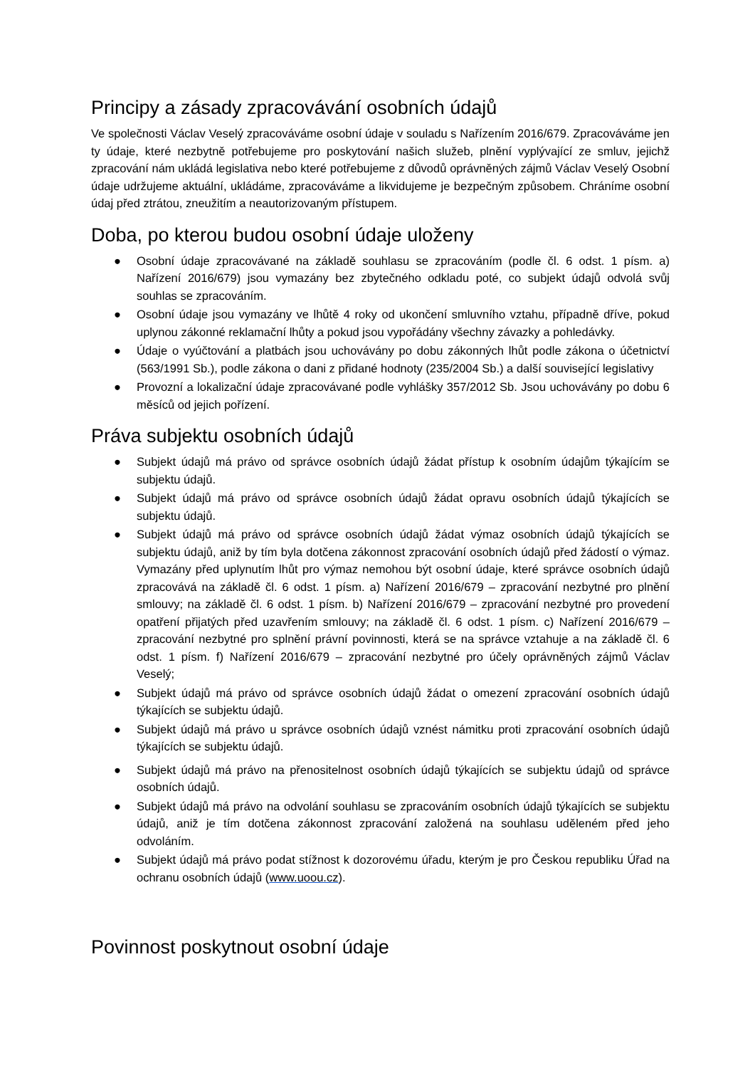Principy a zásady zpracovávání osobních údajů
Ve společnosti Václav Veselý zpracováváme osobní údaje v souladu s Nařízením 2016/679. Zpracováváme jen ty údaje, které nezbytně potřebujeme pro poskytování našich služeb, plnění vyplývající ze smluv, jejichž zpracování nám ukládá legislativa nebo které potřebujeme z důvodů oprávněných zájmů Václav Veselý Osobní údaje udržujeme aktuální, ukládáme, zpracováváme a likvidujeme je bezpečným způsobem. Chráníme osobní údaj před ztrátou, zneužitím a neautorizovaným přístupem.
Doba, po kterou budou osobní údaje uloženy
● Osobní údaje zpracovávané na základě souhlasu se zpracováním (podle čl. 6 odst. 1 písm. a) Nařízení 2016/679) jsou vymazány bez zbytečného odkladu poté, co subjekt údajů odvolá svůj souhlas se zpracováním.
● Osobní údaje jsou vymazány ve lhůtě 4 roky od ukončení smluvního vztahu, případně dříve, pokud uplynou zákonné reklamační lhůty a pokud jsou vypořádány všechny závazky a pohledávky.
● Údaje o vyúčtování a platbách jsou uchovávány po dobu zákonných lhůt podle zákona o účetnictví (563/1991 Sb.), podle zákona o dani z přidané hodnoty (235/2004 Sb.) a další související legislativy
● Provozní a lokalizační údaje zpracovávané podle vyhlášky 357/2012 Sb. Jsou uchovávány po dobu 6 měsíců od jejich pořízení.
Práva subjektu osobních údajů
● Subjekt údajů má právo od správce osobních údajů žádat přístup k osobním údajům týkajícím se subjektu údajů.
● Subjekt údajů má právo od správce osobních údajů žádat opravu osobních údajů týkajících se subjektu údajů.
● Subjekt údajů má právo od správce osobních údajů žádat výmaz osobních údajů týkajících se subjektu údajů, aniž by tím byla dotčena zákonnost zpracování osobních údajů před žádostí o výmaz. Vymazány před uplynutím lhůt pro výmaz nemohou být osobní údaje, které správce osobních údajů zpracovává na základě čl. 6 odst. 1 písm. a) Nařízení 2016/679 – zpracování nezbytné pro plnění smlouvy; na základě čl. 6 odst. 1 písm. b) Nařízení 2016/679 – zpracování nezbytné pro provedení opatření přijatých před uzavřením smlouvy; na základě čl. 6 odst. 1 písm. c) Nařízení 2016/679 – zpracování nezbytné pro splnění právní povinnosti, která se na správce vztahuje a na základě čl. 6 odst. 1 písm. f) Nařízení 2016/679 – zpracování nezbytné pro účely oprávněných zájmů Václav Veselý;
● Subjekt údajů má právo od správce osobních údajů žádat o omezení zpracování osobních údajů týkajících se subjektu údajů.
● Subjekt údajů má právo u správce osobních údajů vznést námitku proti zpracování osobních údajů týkajících se subjektu údajů.
● Subjekt údajů má právo na přenositelnost osobních údajů týkajících se subjektu údajů od správce osobních údajů.
● Subjekt údajů má právo na odvolání souhlasu se zpracováním osobních údajů týkajících se subjektu údajů, aniž je tím dotčena zákonnost zpracování založená na souhlasu uděleném před jeho odvoláním.
● Subjekt údajů má právo podat stížnost k dozorovému úřadu, kterým je pro Českou republiku Úřad na ochranu osobních údajů (www.uoou.cz).
Povinnost poskytnout osobní údaje